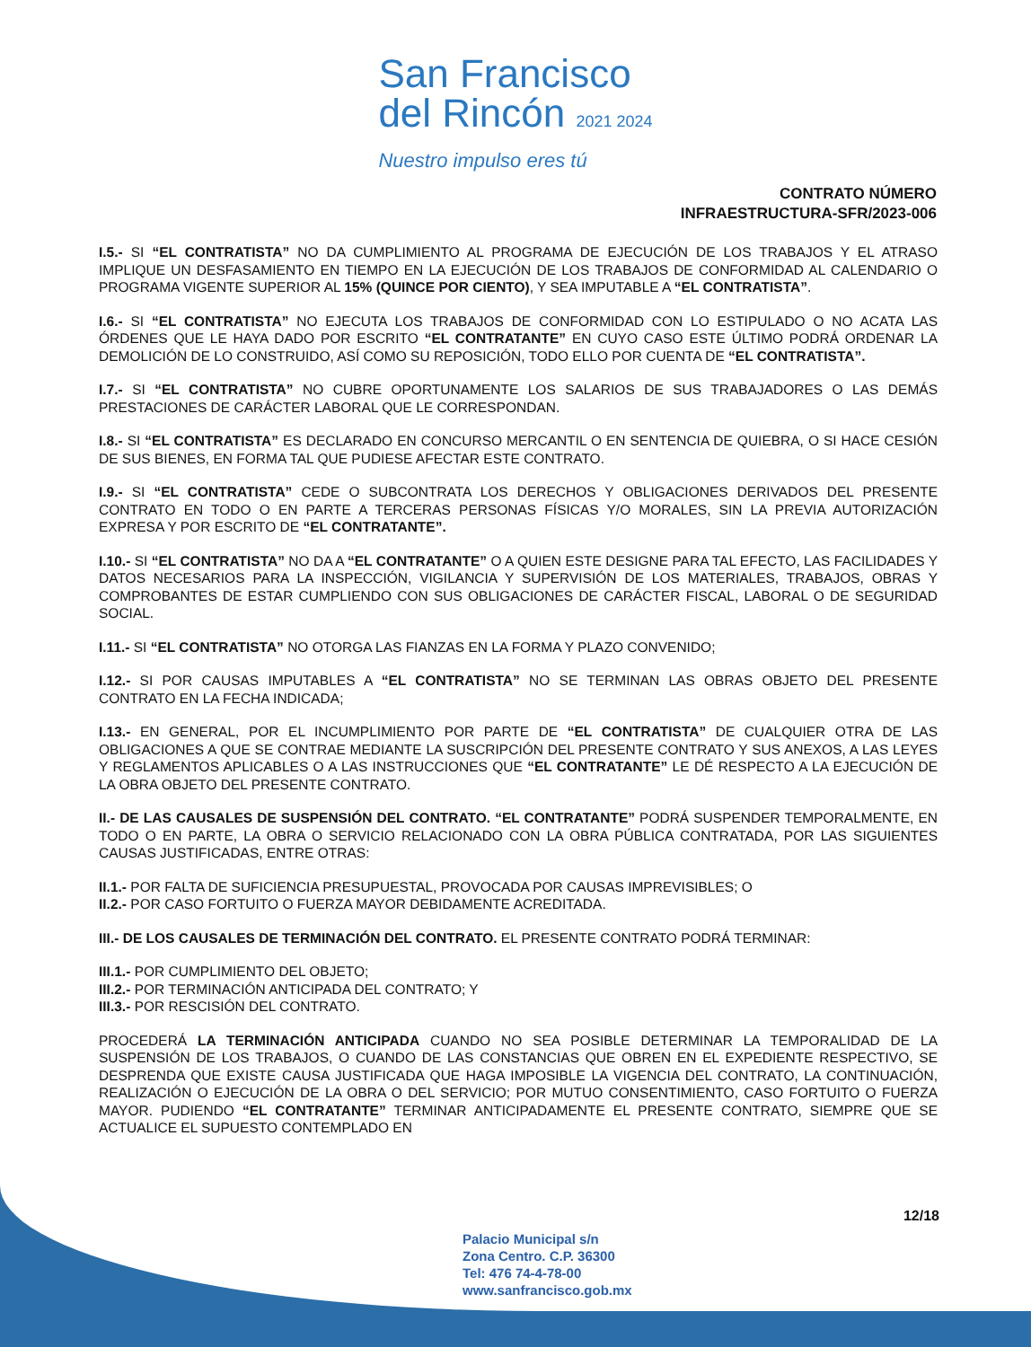San Francisco
del Rincón 2021 2024 Nuestro impulso eres tú
CONTRATO NÚMERO
INFRAESTRUCTURA-SFR/2023-006
I.5.- SI “EL CONTRATISTA” NO DA CUMPLIMIENTO AL PROGRAMA DE EJECUCIÓN DE LOS TRABAJOS Y EL ATRASO IMPLIQUE UN DESFASAMIENTO EN TIEMPO EN LA EJECUCIÓN DE LOS TRABAJOS DE CONFORMIDAD AL CALENDARIO O PROGRAMA VIGENTE SUPERIOR AL 15% (QUINCE POR CIENTO), Y SEA IMPUTABLE A “EL CONTRATISTA”.
I.6.- SI “EL CONTRATISTA” NO EJECUTA LOS TRABAJOS DE CONFORMIDAD CON LO ESTIPULADO O NO ACATA LAS ÓRDENES QUE LE HAYA DADO POR ESCRITO “EL CONTRATANTE” EN CUYO CASO ESTE ÚLTIMO PODRÁ ORDENAR LA DEMOLICIÓN DE LO CONSTRUIDO, ASÍ COMO SU REPOSICIÓN, TODO ELLO POR CUENTA DE “EL CONTRATISTA”.
I.7.- SI “EL CONTRATISTA” NO CUBRE OPORTUNAMENTE LOS SALARIOS DE SUS TRABAJADORES O LAS DEMÁS PRESTACIONES DE CARÁCTER LABORAL QUE LE CORRESPONDAN.
I.8.- SI “EL CONTRATISTA” ES DECLARADO EN CONCURSO MERCANTIL O EN SENTENCIA DE QUIEBRA, O SI HACE CESIÓN DE SUS BIENES, EN FORMA TAL QUE PUDIESE AFECTAR ESTE CONTRATO.
I.9.- SI “EL CONTRATISTA” CEDE O SUBCONTRATA LOS DERECHOS Y OBLIGACIONES DERIVADOS DEL PRESENTE CONTRATO EN TODO O EN PARTE A TERCERAS PERSONAS FÍSICAS Y/O MORALES, SIN LA PREVIA AUTORIZACIÓN EXPRESA Y POR ESCRITO DE “EL CONTRATANTE”.
I.10.- SI “EL CONTRATISTA” NO DA A “EL CONTRATANTE” O A QUIEN ESTE DESIGNE PARA TAL EFECTO, LAS FACILIDADES Y DATOS NECESARIOS PARA LA INSPECCIÓN, VIGILANCIA Y SUPERVISIÓN DE LOS MATERIALES, TRABAJOS, OBRAS Y COMPROBANTES DE ESTAR CUMPLIENDO CON SUS OBLIGACIONES DE CARÁCTER FISCAL, LABORAL O DE SEGURIDAD SOCIAL.
I.11.- SI “EL CONTRATISTA” NO OTORGA LAS FIANZAS EN LA FORMA Y PLAZO CONVENIDO;
I.12.- SI POR CAUSAS IMPUTABLES A “EL CONTRATISTA” NO SE TERMINAN LAS OBRAS OBJETO DEL PRESENTE CONTRATO EN LA FECHA INDICADA;
I.13.- EN GENERAL, POR EL INCUMPLIMIENTO POR PARTE DE “EL CONTRATISTA” DE CUALQUIER OTRA DE LAS OBLIGACIONES A QUE SE CONTRAE MEDIANTE LA SUSCRIPCIÓN DEL PRESENTE CONTRATO Y SUS ANEXOS, A LAS LEYES Y REGLAMENTOS APLICABLES O A LAS INSTRUCCIONES QUE “EL CONTRATANTE” LE DÉ RESPECTO A LA EJECUCIÓN DE LA OBRA OBJETO DEL PRESENTE CONTRATO.
II.- DE LAS CAUSALES DE SUSPENSIÓN DEL CONTRATO. “EL CONTRATANTE” PODRÁ SUSPENDER TEMPORALMENTE, EN TODO O EN PARTE, LA OBRA O SERVICIO RELACIONADO CON LA OBRA PÚBLICA CONTRATADA, POR LAS SIGUIENTES CAUSAS JUSTIFICADAS, ENTRE OTRAS:
II.1.- POR FALTA DE SUFICIENCIA PRESUPUESTAL, PROVOCADA POR CAUSAS IMPREVISIBLES; O
II.2.- POR CASO FORTUITO O FUERZA MAYOR DEBIDAMENTE ACREDITADA.
III.- DE LOS CAUSALES DE TERMINACIÓN DEL CONTRATO. EL PRESENTE CONTRATO PODRÁ TERMINAR:
III.1.- POR CUMPLIMIENTO DEL OBJETO;
III.2.- POR TERMINACIÓN ANTICIPADA DEL CONTRATO; Y
III.3.- POR RESCISIÓN DEL CONTRATO.
PROCEDERÁ LA TERMINACIÓN ANTICIPADA CUANDO NO SEA POSIBLE DETERMINAR LA TEMPORALIDAD DE LA SUSPENSIÓN DE LOS TRABAJOS, O CUANDO DE LAS CONSTANCIAS QUE OBREN EN EL EXPEDIENTE RESPECTIVO, SE DESPRENDA QUE EXISTE CAUSA JUSTIFICADA QUE HAGA IMPOSIBLE LA VIGENCIA DEL CONTRATO, LA CONTINUACIÓN, REALIZACIÓN O EJECUCIÓN DE LA OBRA O DEL SERVICIO; POR MUTUO CONSENTIMIENTO, CASO FORTUITO O FUERZA MAYOR. PUDIENDO “EL CONTRATANTE” TERMINAR ANTICIPADAMENTE EL PRESENTE CONTRATO, SIEMPRE QUE SE ACTUALICE EL SUPUESTO CONTEMPLADO EN
12/18
Palacio Municipal s/n
Zona Centro. C.P. 36300
Tel: 476 74-4-78-00
www.sanfrancisco.gob.mx